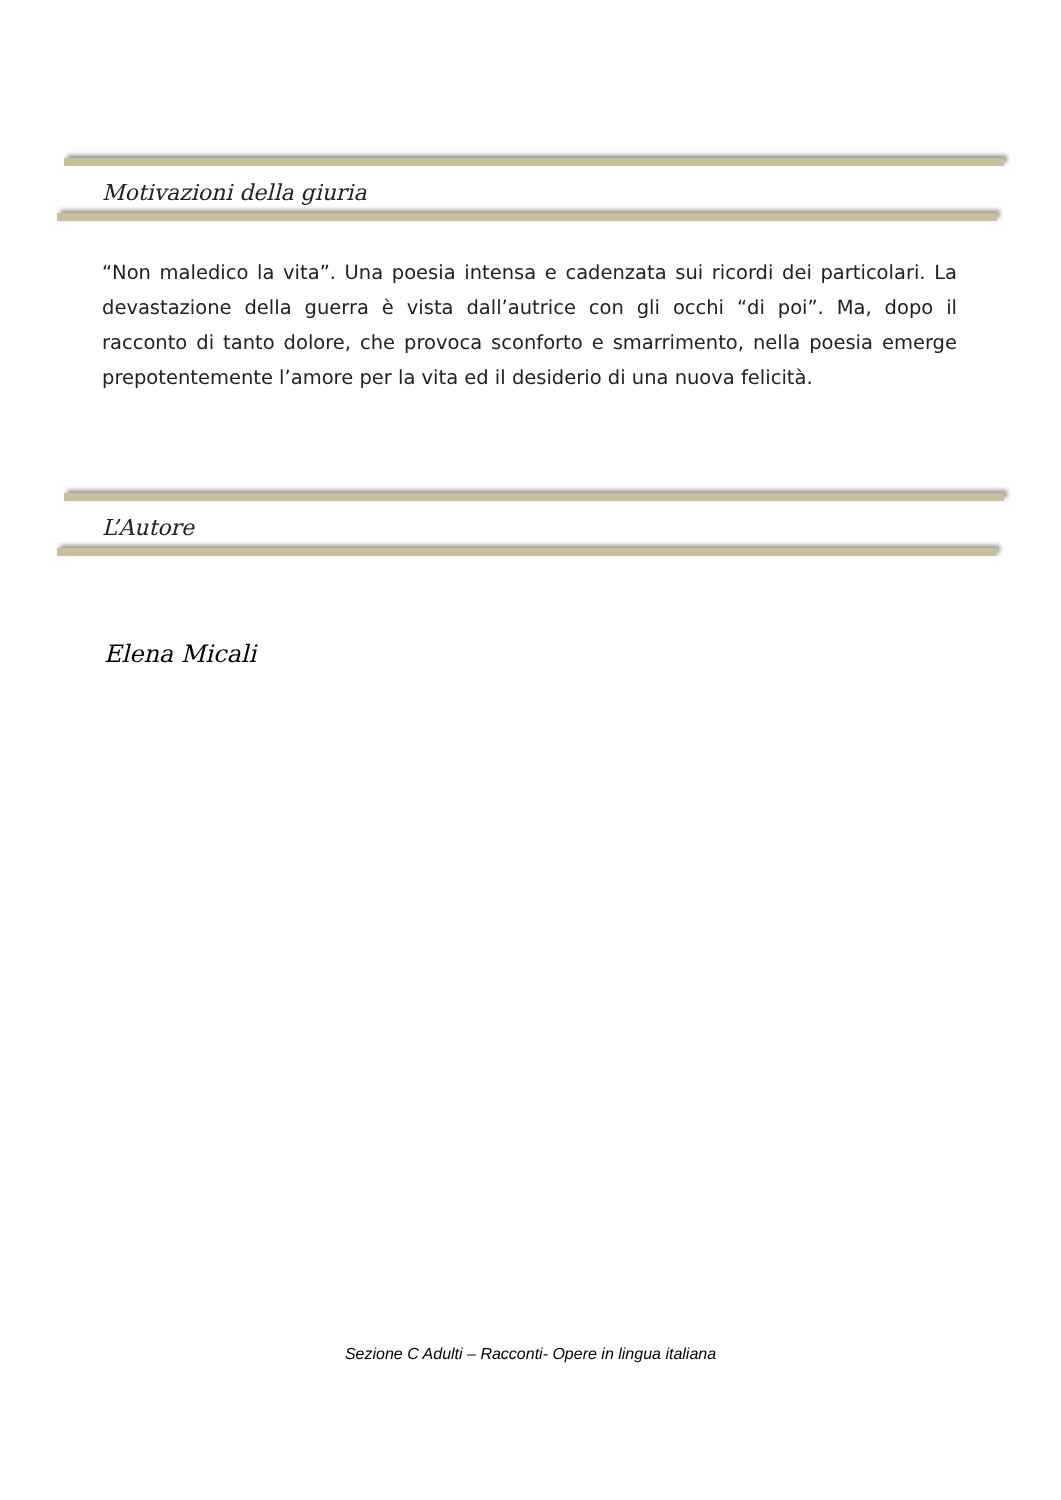Motivazioni della giuria
“Non maledico la vita”. Una poesia intensa e cadenzata sui ricordi dei particolari. La devastazione della guerra è vista dall’autrice con gli occhi “di poi”. Ma, dopo il racconto di tanto dolore, che provoca sconforto e smarrimento, nella poesia emerge prepotentemente l’amore per la vita ed il desiderio di una nuova felicità.
L’Autore
Elena Micali
Sezione C Adulti – Racconti- Opere in lingua italiana